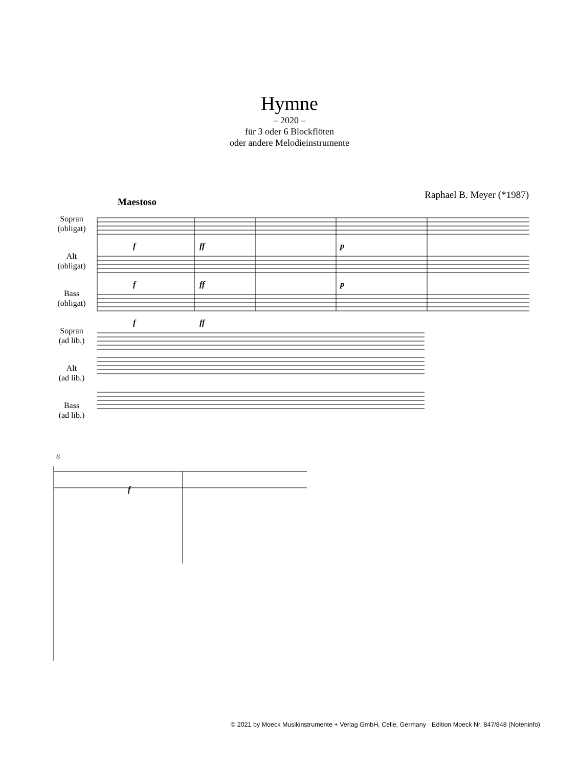Hymne
– 2020 –
für 3 oder 6 Blockflöten
oder andere Melodieinstrumente
Raphael B. Meyer (*1987)
Maestoso
Sopran
(obligat)
Alt
(obligat)
Bass
(obligat)
Sopran
(ad lib.)
Alt
(ad lib.)
Bass
(ad lib.)
f
ff
p
f
ff
p
f
ff
6
f
© 2021 by Moeck Musikinstrumente + Verlag GmbH, Celle, Germany · Edition Moeck Nr. 847/848 (Noteninfo)